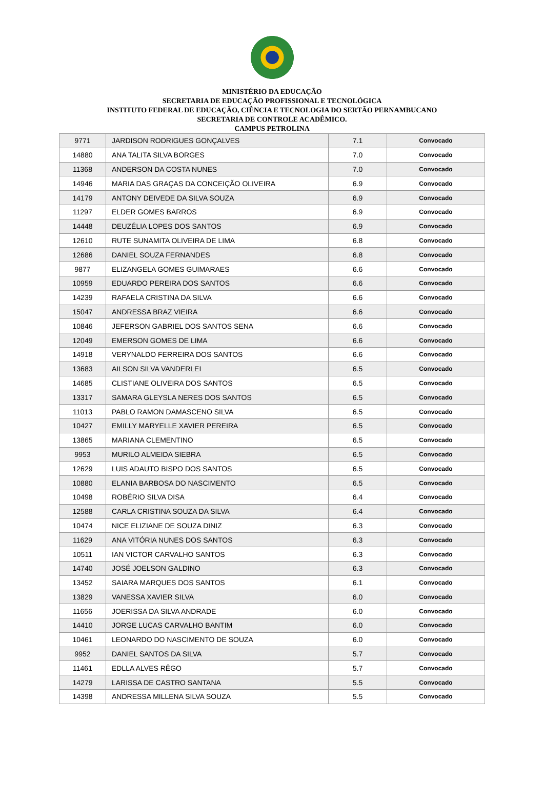MINISTÉRIO DA EDUCAÇÃO
SECRETARIA DE EDUCAÇÃO PROFISSIONAL E TECNOLÓGICA
INSTITUTO FEDERAL DE EDUCAÇÃO, CIÊNCIA E TECNOLOGIA DO SERTÃO PERNAMBUCANO
SECRETARIA DE CONTROLE ACADÊMICO.
CAMPUS PETROLINA
| 9771 | JARDISON RODRIGUES GONÇALVES | 7.1 | Convocado |
| 14880 | ANA TALITA SILVA BORGES | 7.0 | Convocado |
| 11368 | ANDERSON DA COSTA NUNES | 7.0 | Convocado |
| 14946 | MARIA DAS GRAÇAS DA CONCEIÇÃO OLIVEIRA | 6.9 | Convocado |
| 14179 | ANTONY DEIVEDE DA SILVA SOUZA | 6.9 | Convocado |
| 11297 | ELDER GOMES BARROS | 6.9 | Convocado |
| 14448 | DEUZÉLIA LOPES DOS SANTOS | 6.9 | Convocado |
| 12610 | RUTE SUNAMITA OLIVEIRA DE LIMA | 6.8 | Convocado |
| 12686 | DANIEL SOUZA FERNANDES | 6.8 | Convocado |
| 9877 | ELIZANGELA GOMES GUIMARAES | 6.6 | Convocado |
| 10959 | EDUARDO PEREIRA DOS SANTOS | 6.6 | Convocado |
| 14239 | RAFAELA CRISTINA DA SILVA | 6.6 | Convocado |
| 15047 | ANDRESSA BRAZ VIEIRA | 6.6 | Convocado |
| 10846 | JEFERSON GABRIEL DOS SANTOS SENA | 6.6 | Convocado |
| 12049 | EMERSON GOMES DE LIMA | 6.6 | Convocado |
| 14918 | VERYNALDO FERREIRA DOS SANTOS | 6.6 | Convocado |
| 13683 | AILSON SILVA VANDERLEI | 6.5 | Convocado |
| 14685 | CLISTIANE OLIVEIRA DOS SANTOS | 6.5 | Convocado |
| 13317 | SAMARA GLEYSLA NERES DOS SANTOS | 6.5 | Convocado |
| 11013 | PABLO RAMON DAMASCENO SILVA | 6.5 | Convocado |
| 10427 | EMILLY MARYELLE XAVIER PEREIRA | 6.5 | Convocado |
| 13865 | MARIANA CLEMENTINO | 6.5 | Convocado |
| 9953 | MURILO ALMEIDA SIEBRA | 6.5 | Convocado |
| 12629 | LUIS ADAUTO BISPO DOS SANTOS | 6.5 | Convocado |
| 10880 | ELANIA BARBOSA DO NASCIMENTO | 6.5 | Convocado |
| 10498 | ROBÉRIO SILVA DISA | 6.4 | Convocado |
| 12588 | CARLA CRISTINA SOUZA DA SILVA | 6.4 | Convocado |
| 10474 | NICE ELIZIANE DE SOUZA DINIZ | 6.3 | Convocado |
| 11629 | ANA VITÓRIA NUNES DOS SANTOS | 6.3 | Convocado |
| 10511 | IAN VICTOR CARVALHO SANTOS | 6.3 | Convocado |
| 14740 | JOSÉ JOELSON GALDINO | 6.3 | Convocado |
| 13452 | SAIARA MARQUES DOS SANTOS | 6.1 | Convocado |
| 13829 | VANESSA XAVIER SILVA | 6.0 | Convocado |
| 11656 | JOERISSA DA SILVA ANDRADE | 6.0 | Convocado |
| 14410 | JORGE LUCAS CARVALHO BANTIM | 6.0 | Convocado |
| 10461 | LEONARDO DO NASCIMENTO DE SOUZA | 6.0 | Convocado |
| 9952 | DANIEL SANTOS DA SILVA | 5.7 | Convocado |
| 11461 | EDLLA ALVES RÊGO | 5.7 | Convocado |
| 14279 | LARISSA DE CASTRO SANTANA | 5.5 | Convocado |
| 14398 | ANDRESSA MILLENA SILVA SOUZA | 5.5 | Convocado |